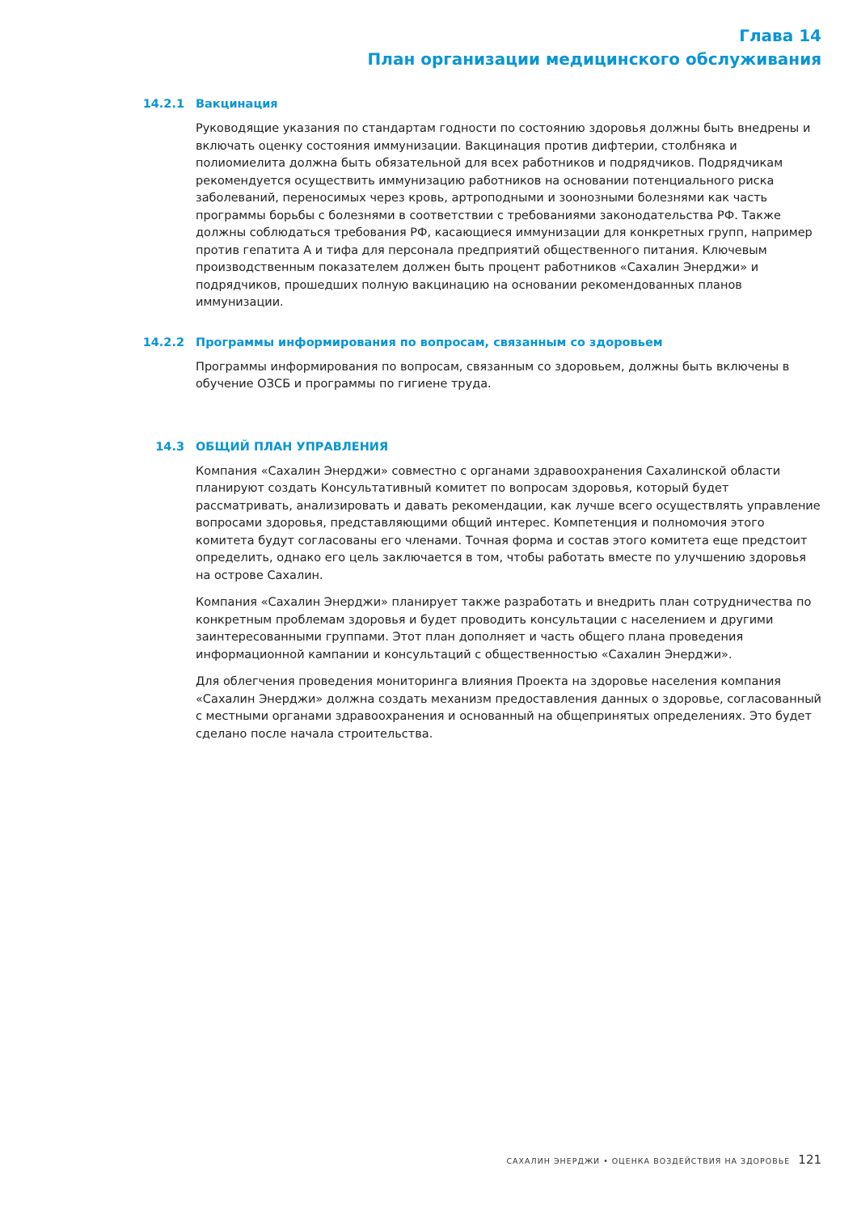Глава 14
План организации медицинского обслуживания
14.2.1 Вакцинация
Руководящие указания по стандартам годности по состоянию здоровья должны быть внедрены и включать оценку состояния иммунизации. Вакцинация против дифтерии, столбняка и полиомиелита должна быть обязательной для всех работников и подрядчиков. Подрядчикам рекомендуется осуществить иммунизацию работников на основании потенциального риска заболеваний, переносимых через кровь, артроподными и зоонозными болезнями как часть программы борьбы с болезнями в соответствии с требованиями законодательства РФ. Также должны соблюдаться требования РФ, касающиеся иммунизации для конкретных групп, например против гепатита А и тифа для персонала предприятий общественного питания. Ключевым производственным показателем должен быть процент работников «Сахалин Энерджи» и подрядчиков, прошедших полную вакцинацию на основании рекомендованных планов иммунизации.
14.2.2 Программы информирования по вопросам, связанным со здоровьем
Программы информирования по вопросам, связанным со здоровьем, должны быть включены в обучение ОЗСБ и программы по гигиене труда.
14.3 ОБЩИЙ ПЛАН УПРАВЛЕНИЯ
Компания «Сахалин Энерджи» совместно с органами здравоохранения Сахалинской области планируют создать Консультативный комитет по вопросам здоровья, который будет рассматривать, анализировать и давать рекомендации, как лучше всего осуществлять управление вопросами здоровья, представляющими общий интерес. Компетенция и полномочия этого комитета будут согласованы его членами. Точная форма и состав этого комитета еще предстоит определить, однако его цель заключается в том, чтобы работать вместе по улучшению здоровья на острове Сахалин.
Компания «Сахалин Энерджи» планирует также разработать и внедрить план сотрудничества по конкретным проблемам здоровья и будет проводить консультации с населением и другими заинтересованными группами. Этот план дополняет и часть общего плана проведения информационной кампании и консультаций с общественностью «Сахалин Энерджи».
Для облегчения проведения мониторинга влияния Проекта на здоровье населения компания «Сахалин Энерджи» должна создать механизм предоставления данных о здоровье, согласованный с местными органами здравоохранения и основанный на общепринятых определениях. Это будет сделано после начала строительства.
САХАЛИН ЭНЕРДЖИ • ОЦЕНКА ВОЗДЕЙСТВИЯ НА ЗДОРОВЬЕ 121